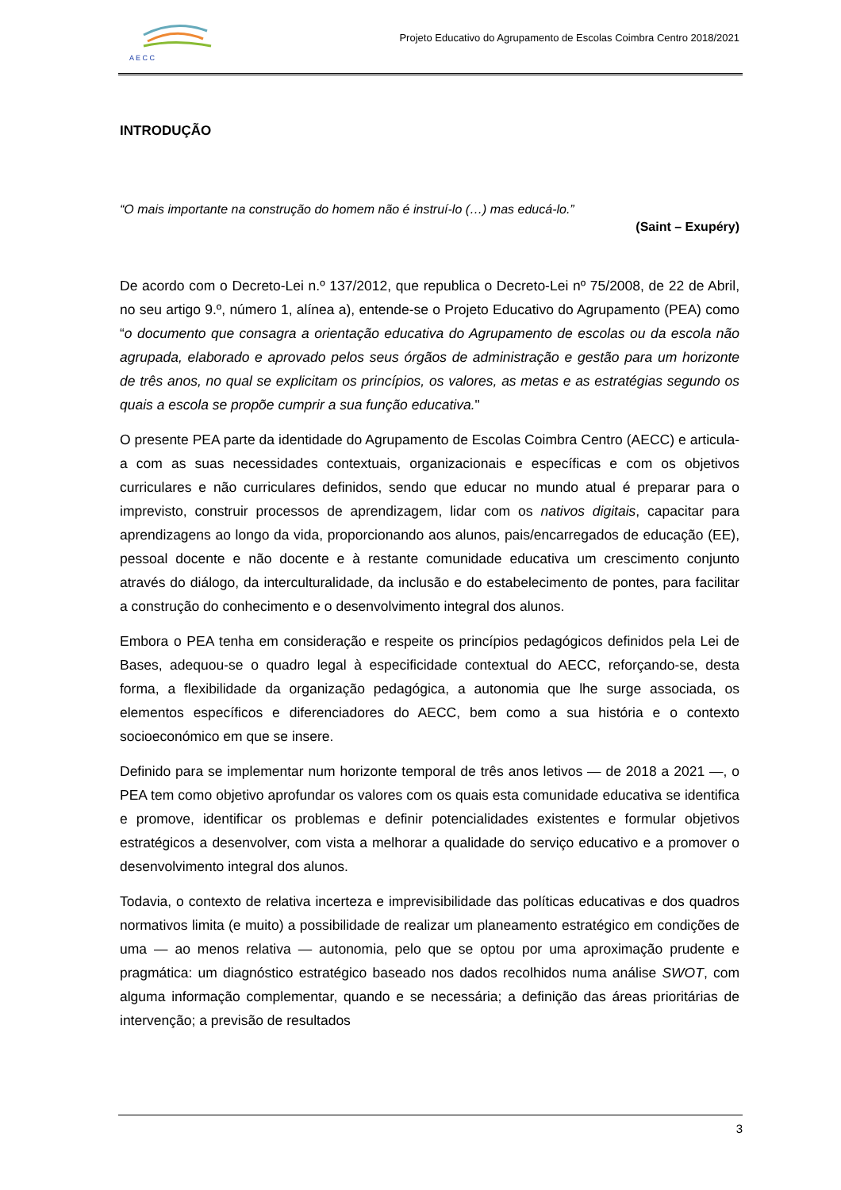A E C C
Projeto Educativo do Agrupamento de Escolas Coimbra Centro 2018/2021
INTRODUÇÃO
“O mais importante na construção do homem não é instruí-lo (…) mas educá-lo.”
(Saint – Exupéry)
De acordo com o Decreto-Lei n.º 137/2012, que republica o Decreto-Lei nº 75/2008, de 22 de Abril, no seu artigo 9.º, número 1, alínea a), entende-se o Projeto Educativo do Agrupamento (PEA) como “o documento que consagra a orientação educativa do Agrupamento de escolas ou da escola não agrupada, elaborado e aprovado pelos seus órgãos de administração e gestão para um horizonte de três anos, no qual se explicitam os princípios, os valores, as metas e as estratégias segundo os quais a escola se propõe cumprir a sua função educativa."
O presente PEA parte da identidade do Agrupamento de Escolas Coimbra Centro (AECC) e articula-a com as suas necessidades contextuais, organizacionais e específicas e com os objetivos curriculares e não curriculares definidos, sendo que educar no mundo atual é preparar para o imprevisto, construir processos de aprendizagem, lidar com os nativos digitais, capacitar para aprendizagens ao longo da vida, proporcionando aos alunos, pais/encarregados de educação (EE), pessoal docente e não docente e à restante comunidade educativa um crescimento conjunto através do diálogo, da interculturalidade, da inclusão e do estabelecimento de pontes, para facilitar a construção do conhecimento e o desenvolvimento integral dos alunos.
Embora o PEA tenha em consideração e respeite os princípios pedagógicos definidos pela Lei de Bases, adequou-se o quadro legal à especificidade contextual do AECC, reforçando-se, desta forma, a flexibilidade da organização pedagógica, a autonomia que lhe surge associada, os elementos específicos e diferenciadores do AECC, bem como a sua história e o contexto socioeconómico em que se insere.
Definido para se implementar num horizonte temporal de três anos letivos — de 2018 a 2021 —, o PEA tem como objetivo aprofundar os valores com os quais esta comunidade educativa se identifica e promove, identificar os problemas e definir potencialidades existentes e formular objetivos estratégicos a desenvolver, com vista a melhorar a qualidade do serviço educativo e a promover o desenvolvimento integral dos alunos.
Todavia, o contexto de relativa incerteza e imprevisibilidade das políticas educativas e dos quadros normativos limita (e muito) a possibilidade de realizar um planeamento estratégico em condições de uma — ao menos relativa — autonomia, pelo que se optou por uma aproximação prudente e pragmática: um diagnóstico estratégico baseado nos dados recolhidos numa análise SWOT, com alguma informação complementar, quando e se necessária; a definição das áreas prioritárias de intervenção; a previsão de resultados
3